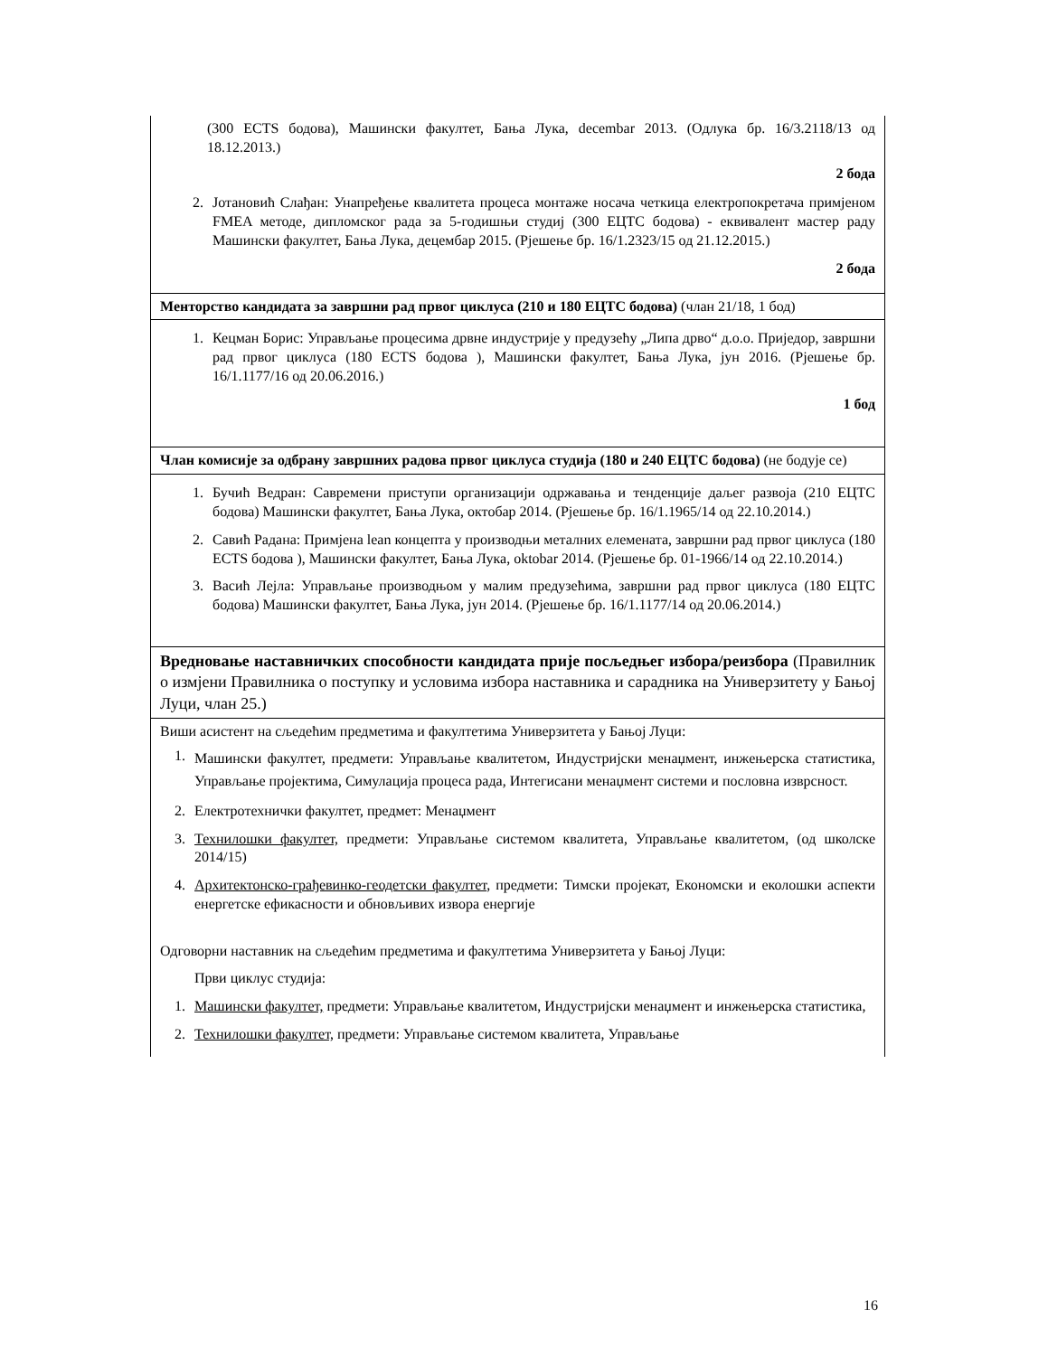| (300 ECTS бодова), Машински факултет, Бања Лука, decembar 2013. (Одлука бр. 16/3.2118/13 од 18.12.2013.) 2 бода 2. Јотановић Слађан: Унапређење квалитета процеса монтаже носача четкица електропокретача примјеном FMEA методе, дипломског рада за 5-годишњи студиј (300 ЕЦТС бодова) - еквивалент мастер раду Машински факултет, Бања Лука, децембар 2015. (Рјешење бр. 16/1.2323/15 од 21.12.2015.) 2 бода |
| Менторство кандидата за завршни рад првог циклуса (210 и 180 ЕЦТС бодова) (члан 21/18, 1 бод) |
| 1. Кецман Борис: Управљање процесима дрвне индустрије у предузећу „Липа дрво“ д.о.о. Приједор, завршни рад првог циклуса (180 ECTS бодова ), Машински факултет, Бања Лука, јун 2016. (Рјешење бр. 16/1.1177/16 од 20.06.2016.) 1 бод |
| Члан комисије за одбрану завршних радова првог циклуса студија (180 и 240 ЕЦТС бодова) (не бодује се) |
| 1. Бучић Ведран: Савремени приступи организацији одржавања и тенденције даљег развоја (210 ЕЦТС бодова) Машински факултет, Бања Лука, октобар 2014. (Рјешење бр. 16/1.1965/14 од 22.10.2014.) 2. Савић Радана: Примјена lean концепта у производњи металних елемената, завршни рад првог циклуса (180 ECTS бодова ), Машински факултет, Бања Лука, oktobar 2014. (Рјешење бр. 01-1966/14 од 22.10.2014.) 3. Васић Лејла: Управљање производњом у малим предузећима, завршни рад првог циклуса (180 ЕЦТС бодова) Машински факултет, Бања Лука, јун 2014. (Рјешење бр. 16/1.1177/14 од 20.06.2014.) |
| Вредновање наставничких способности кандидата прије посљедњег избора/реизбора (Правилник о измјени Правилника о поступку и условима избора наставника и сарадника на Универзитету у Бањој Луци, члан 25.) |
| Виши асистент на сљедећим предметима и факултетима Универзитета у Бањој Луци: 1. Машински факултет, предмети: Управљање квалитетом, Индустријски менаџмент, инжењерска статистика, Управљање пројектима, Симулација процеса рада, Интегисани менаџмент системи и пословна изврсност. 2. Електротехнички факултет, предмет: Менаџмент 3. Технилошки факултет, предмети: Управљање системом квалитета, Управљање квалитетом, (од школске 2014/15) 4. Архитектонско-грађевинко-геодетски факултет , предмети: Тимски пројекат, Економски и еколошки аспекти енергетске ефикасности и обновљивих извора енергије Одговорни наставник на сљедећим предметима и факултетима Универзитета у Бањој Луци: Први циклус студија: 1. Машински факултет, предмети: Управљање квалитетом, Индустријски менаџмент и инжењерска статистика, 2. Технилошки факултет, предмети: Управљање системом квалитета, Управљање |
16